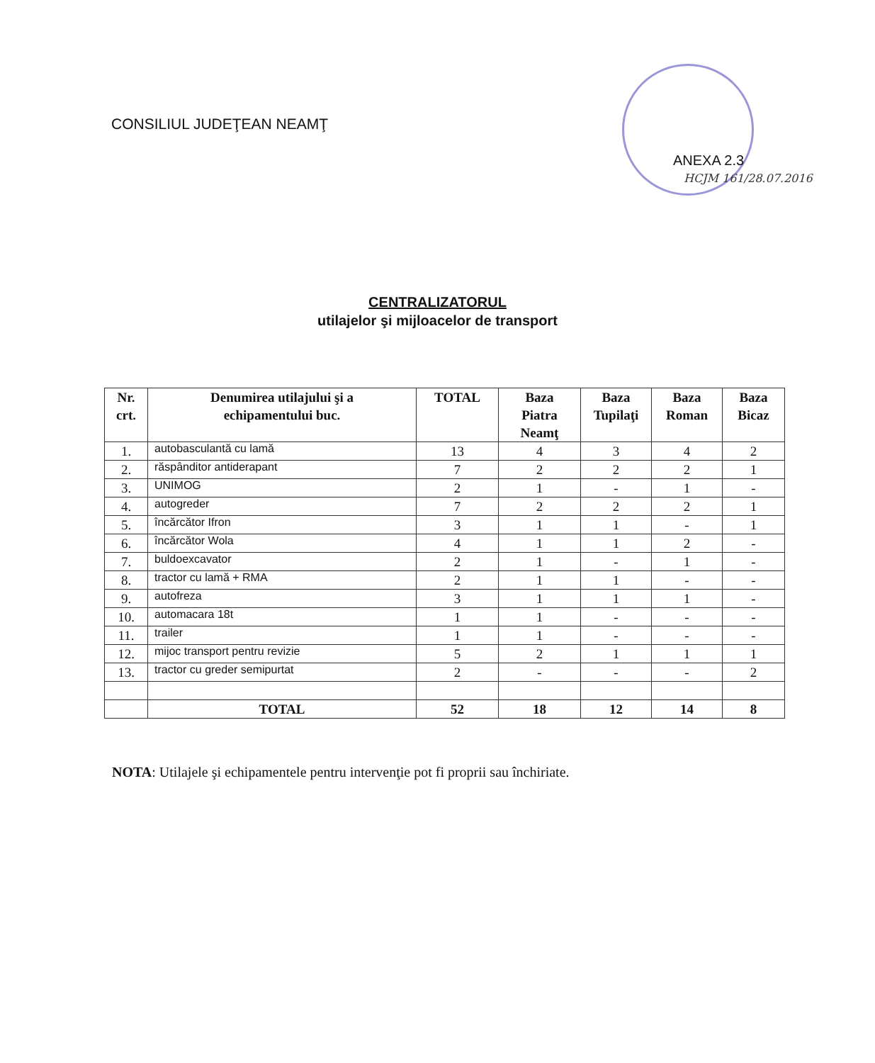CONSILIUL JUDEŢEAN NEAMŢ
ANEXA 2.3
HCJM 161/28.07.2016
CENTRALIZATORUL
utilajelor şi mijloacelor de transport
| Nr. crt. | Denumirea utilajului şi a echipamentului buc. | TOTAL | Baza Piatra Neamţ | Baza Tupilaţi | Baza Roman | Baza Bicaz |
| --- | --- | --- | --- | --- | --- | --- |
| 1. | autobasculantă cu lamă | 13 | 4 | 3 | 4 | 2 |
| 2. | răspânditor antiderapant | 7 | 2 | 2 | 2 | 1 |
| 3. | UNIMOG | 2 | 1 | - | 1 | - |
| 4. | autogreder | 7 | 2 | 2 | 2 | 1 |
| 5. | încărcător Ifron | 3 | 1 | 1 | - | 1 |
| 6. | încărcător Wola | 4 | 1 | 1 | 2 | - |
| 7. | buldoexcavator | 2 | 1 | - | 1 | - |
| 8. | tractor cu lamă + RMA | 2 | 1 | 1 | - | - |
| 9. | autofreza | 3 | 1 | 1 | 1 | - |
| 10. | automacara 18t | 1 | 1 | - | - | - |
| 11. | trailer | 1 | 1 | - | - | - |
| 12. | mijoc transport pentru revizie | 5 | 2 | 1 | 1 | 1 |
| 13. | tractor cu greder semipurtat | 2 | - | - | - | 2 |
| | TOTAL | 52 | 18 | 12 | 14 | 8 |
NOTA: Utilajele şi echipamentele pentru intervenţie pot fi proprii sau închiriate.